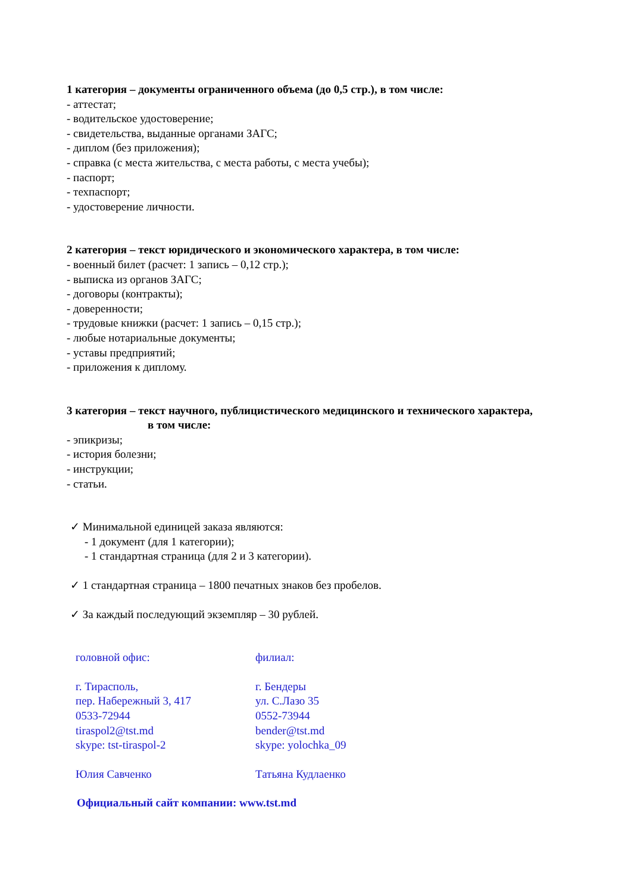1 категория – документы ограниченного объема (до 0,5 стр.), в том числе:
- аттестат;
- водительское удостоверение;
- свидетельства, выданные органами ЗАГС;
- диплом (без приложения);
- справка (с места жительства, с места работы, с места учебы);
- паспорт;
- техпаспорт;
- удостоверение личности.
2 категория – текст юридического и экономического характера, в том числе:
- военный билет (расчет: 1 запись – 0,12 стр.);
- выписка из органов ЗАГС;
- договоры (контракты);
- доверенности;
- трудовые книжки (расчет: 1 запись – 0,15 стр.);
- любые нотариальные документы;
- уставы предприятий;
- приложения к диплому.
3 категория – текст научного, публицистического медицинского и технического характера,
в том числе:
- эпикризы;
- история болезни;
- инструкции;
- статьи.
✓ Минимальной единицей заказа являются:
- 1 документ (для 1 категории);
- 1 стандартная страница (для 2 и 3 категории).
✓ 1 стандартная страница – 1800 печатных знаков без пробелов.
✓ За каждый последующий экземпляр – 30 рублей.
головной офис:
г. Тирасполь,
пер. Набережный 3, 417
0533-72944
tiraspol2@tst.md
skype: tst-tiraspol-2
Юлия Савченко
филиал:
г. Бендеры
ул. С.Лазо 35
0552-73944
bender@tst.md
skype: yolochka_09
Татьяна Кудлаенко
Официальный сайт компании: www.tst.md